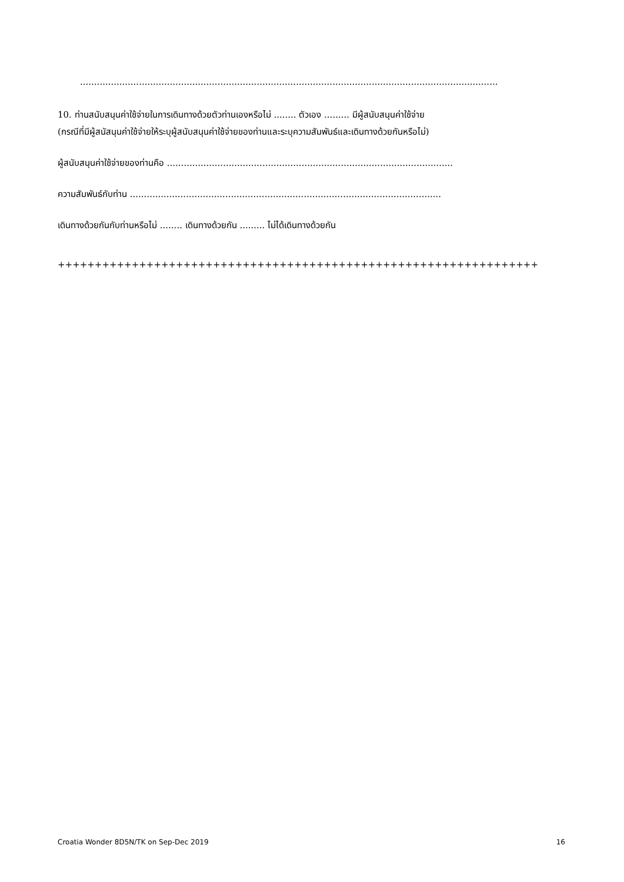.....................................................................................................................................................
10. ท่านสนับสนุนค่าใช้จ่ายในการเดินทางด้วยตัวท่านเองหรือไม่ ........ ตัวเอง ......... มีผู้สนับสนุนค่าใช้จ่าย
(กรณีที่มีผู้สนัสนุนค่าใช้จ่ายให้ระบุผู้สนับสนุนค่าใช้จ่ายของท่านและระบุความสัมพันธ์และเดินทางด้วยกันหรือไม่)
ผู้สนับสนุนค่าใช้จ่ายของท่านคือ ......................................................................................................
ความสัมพันธ์กับท่าน ...............................................................................................................
เดินทางด้วยกันกับท่านหรือไม่ ........ เดินทางด้วยกัน ......... ไม่ได้เดินทางด้วยกัน
+++++++++++++++++++++++++++++++++++++++++++++++++++++++++++++++++
Croatia Wonder 8D5N/TK on Sep-Dec 2019 16